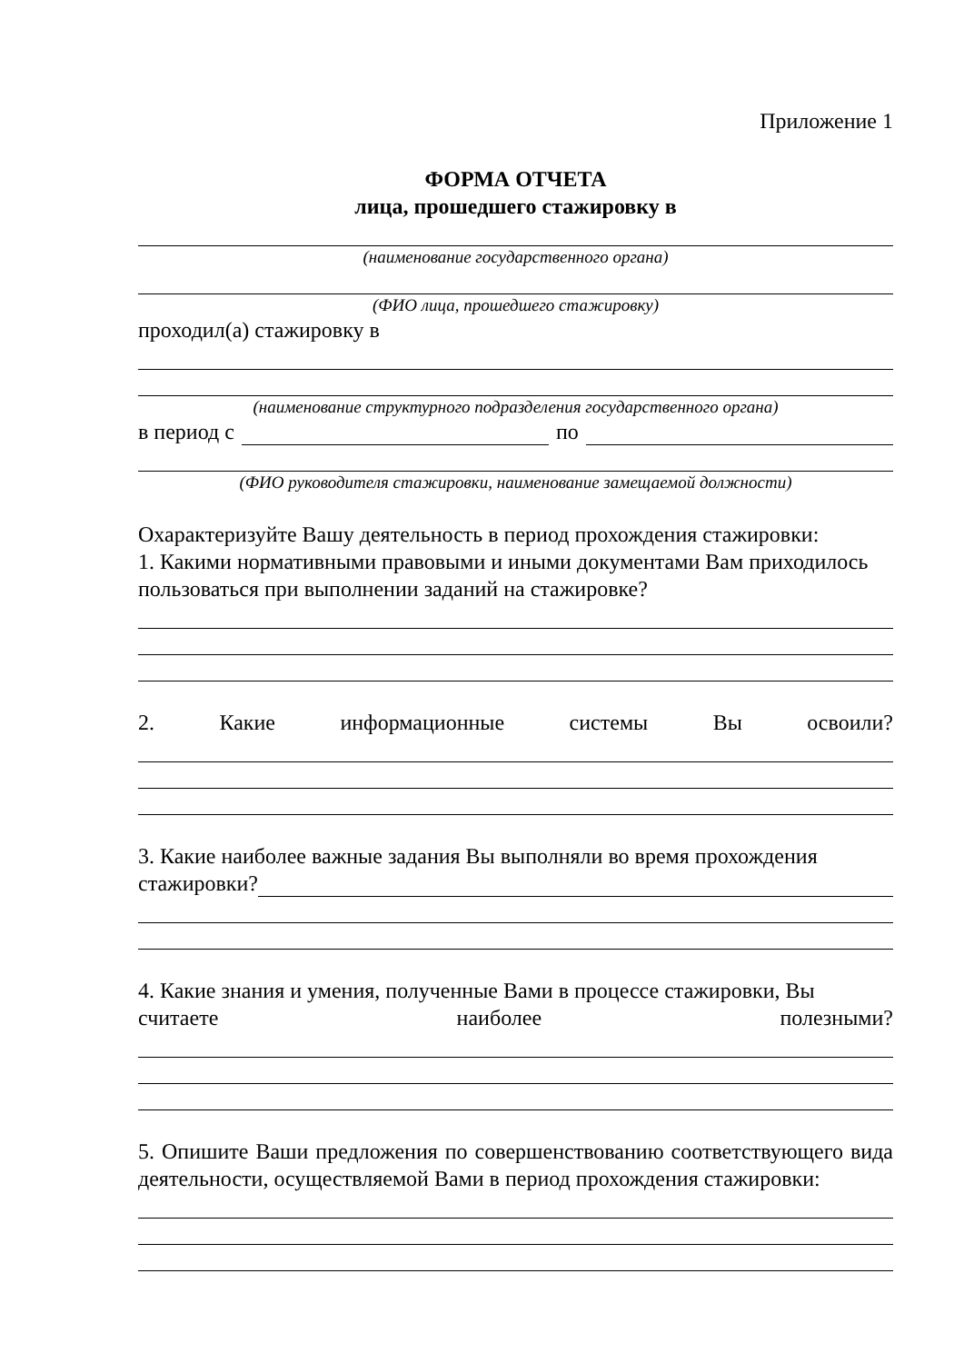Приложение 1
ФОРМА ОТЧЕТА
лица, прошедшего стажировку в
(наименование государственного органа)
(ФИО лица, прошедшего стажировку)
проходил(а) стажировку в
(наименование структурного подразделения государственного органа)
в период с по
(ФИО руководителя стажировки, наименование замещаемой должности)
Охарактеризуйте Вашу деятельность в период прохождения стажировки:
1. Какими нормативными правовыми и иными документами Вам приходилось пользоваться при выполнении заданий на стажировке?
2. Какие информационные системы Вы освоили?
3. Какие наиболее важные задания Вы выполняли во время прохождения
стажировки?
4. Какие знания и умения, полученные Вами в процессе стажировки, Вы
считаете наиболее полезными?
5. Опишите Ваши предложения по совершенствованию соответствующего вида деятельности, осуществляемой Вами в период прохождения стажировки: